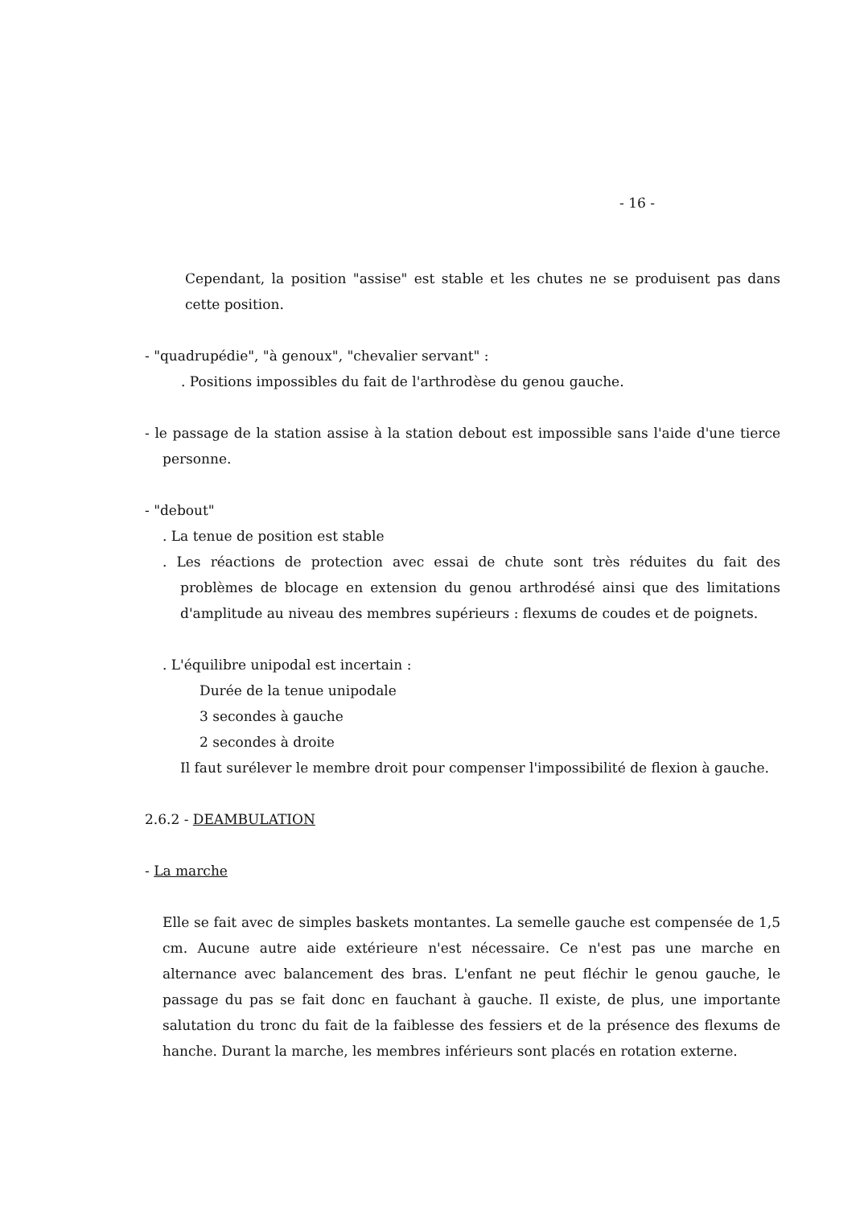- 16 -
Cependant, la position "assise" est stable et les chutes ne se produisent pas dans cette position.
- "quadrupédie", "à genoux", "chevalier servant" :
. Positions impossibles du fait de l'arthrodèse du genou gauche.
- le passage de la station assise à la station debout est impossible sans l'aide d'une tierce personne.
- "debout"
. La tenue de position est stable
. Les réactions de protection avec essai de chute sont très réduites du fait des problèmes de blocage en extension du genou arthrodésé ainsi que des limitations d'amplitude au niveau des membres supérieurs : flexums de coudes et de poignets.
. L'équilibre unipodal est incertain :
Durée de la tenue unipodale
3 secondes à gauche
2 secondes à droite
Il faut surélever le membre droit pour compenser l'impossibilité de flexion à gauche.
2.6.2 - DEAMBULATION
- La marche
Elle se fait avec de simples baskets montantes. La semelle gauche est compensée de 1,5 cm. Aucune autre aide extérieure n'est nécessaire. Ce n'est pas une marche en alternance avec balancement des bras. L'enfant ne peut fléchir le genou gauche, le passage du pas se fait donc en fauchant à gauche. Il existe, de plus, une importante salutation du tronc du fait de la faiblesse des fessiers et de la présence des flexums de hanche. Durant la marche, les membres inférieurs sont placés en rotation externe.